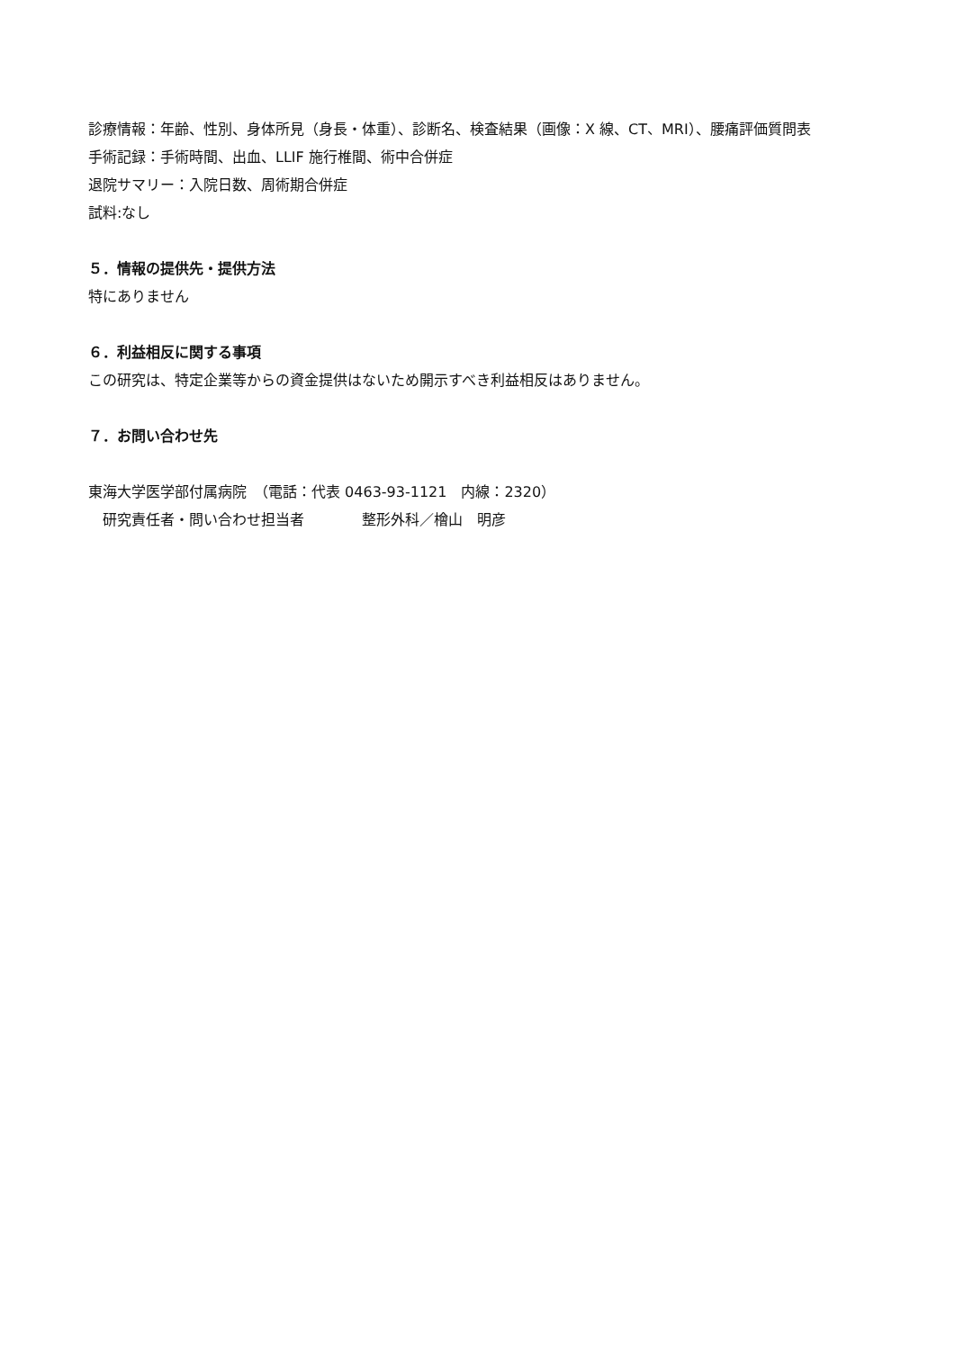診療情報：年齢、性別、身体所見（身長・体重）、診断名、検査結果（画像：X 線、CT、MRI）、腰痛評価質問表
手術記録：手術時間、出血、LLIF 施行椎間、術中合併症
退院サマリー：入院日数、周術期合併症
試料:なし
５．情報の提供先・提供方法
特にありません
６．利益相反に関する事項
この研究は、特定企業等からの資金提供はないため開示すべき利益相反はありません。
７．お問い合わせ先
東海大学医学部付属病院　（電話：代表 0463-93-1121　内線：2320）
　研究責任者・問い合わせ担当者　　　　整形外科／檜山　明彦